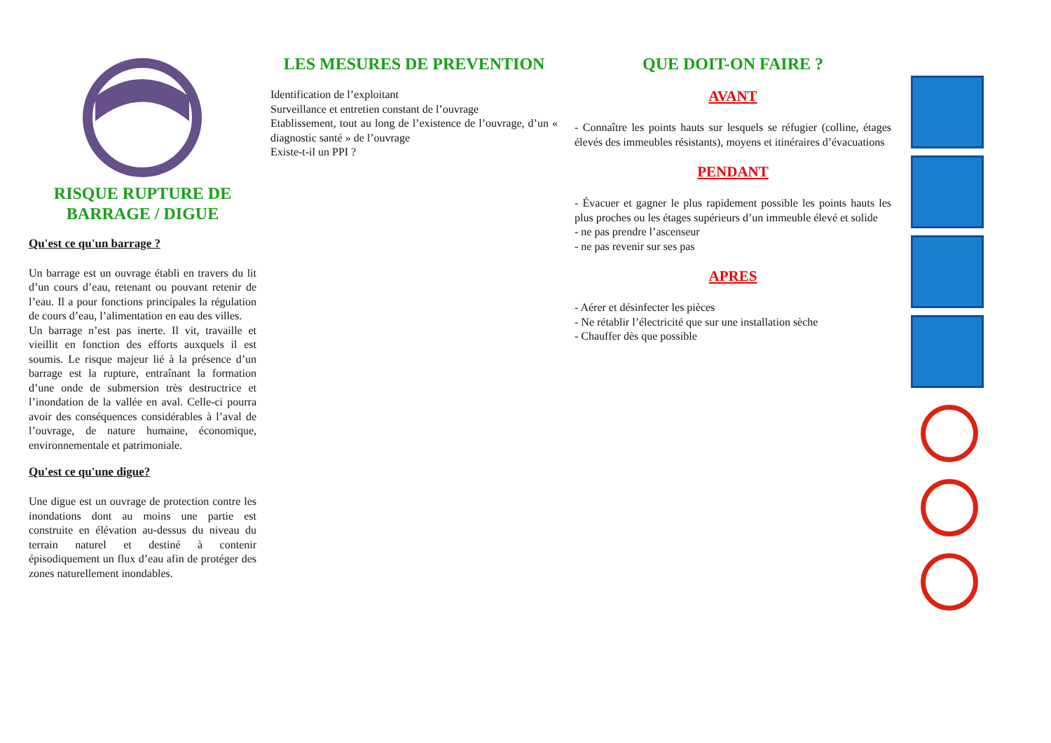RISQUE RUPTURE DE BARRAGE / DIGUE
Qu'est ce qu'un barrage ?
Un barrage est un ouvrage établi en travers du lit d’un cours d’eau, retenant ou pouvant retenir de l’eau. Il a pour fonctions principales la régulation de cours d’eau, l’alimentation en eau des villes.
Un barrage n’est pas inerte. Il vit, travaille et vieillit en fonction des efforts auxquels il est soumis. Le risque majeur lié à la présence d’un barrage est la rupture, entraînant la formation d’une onde de submersion très destructrice et l’inondation de la vallée en aval. Celle-ci pourra avoir des conséquences considérables à l’aval de l’ouvrage, de nature humaine, économique, environnementale et patrimoniale.
Qu'est ce qu'une digue?
Une digue est un ouvrage de protection contre les inondations dont au moins une partie est construite en élévation au-dessus du niveau du terrain naturel et destiné à contenir épisodiquement un flux d’eau afin de protéger des zones naturellement inondables.
LES MESURES DE PREVENTION
Identification de l’exploitant
Surveillance et entretien constant de l’ouvrage
Etablissement, tout au long de l’existence de l’ouvrage, d’un « diagnostic santé » de l’ouvrage
Existe-t-il un PPI ?
QUE DOIT-ON FAIRE ?
AVANT
- Connaître les points hauts sur lesquels se réfugier (colline, étages élevés des immeubles résistants), moyens et itinéraires d’évacuations
PENDANT
- Évacuer et gagner le plus rapidement possible les points hauts les plus proches ou les étages supérieurs d’un immeuble élevé et solide
- ne pas prendre l’ascenseur
- ne pas revenir sur ses pas
APRES
- Aérer et désinfecter les pièces
- Ne rétablir l’électricité que sur une installation sèche
- Chauffer dès que possible